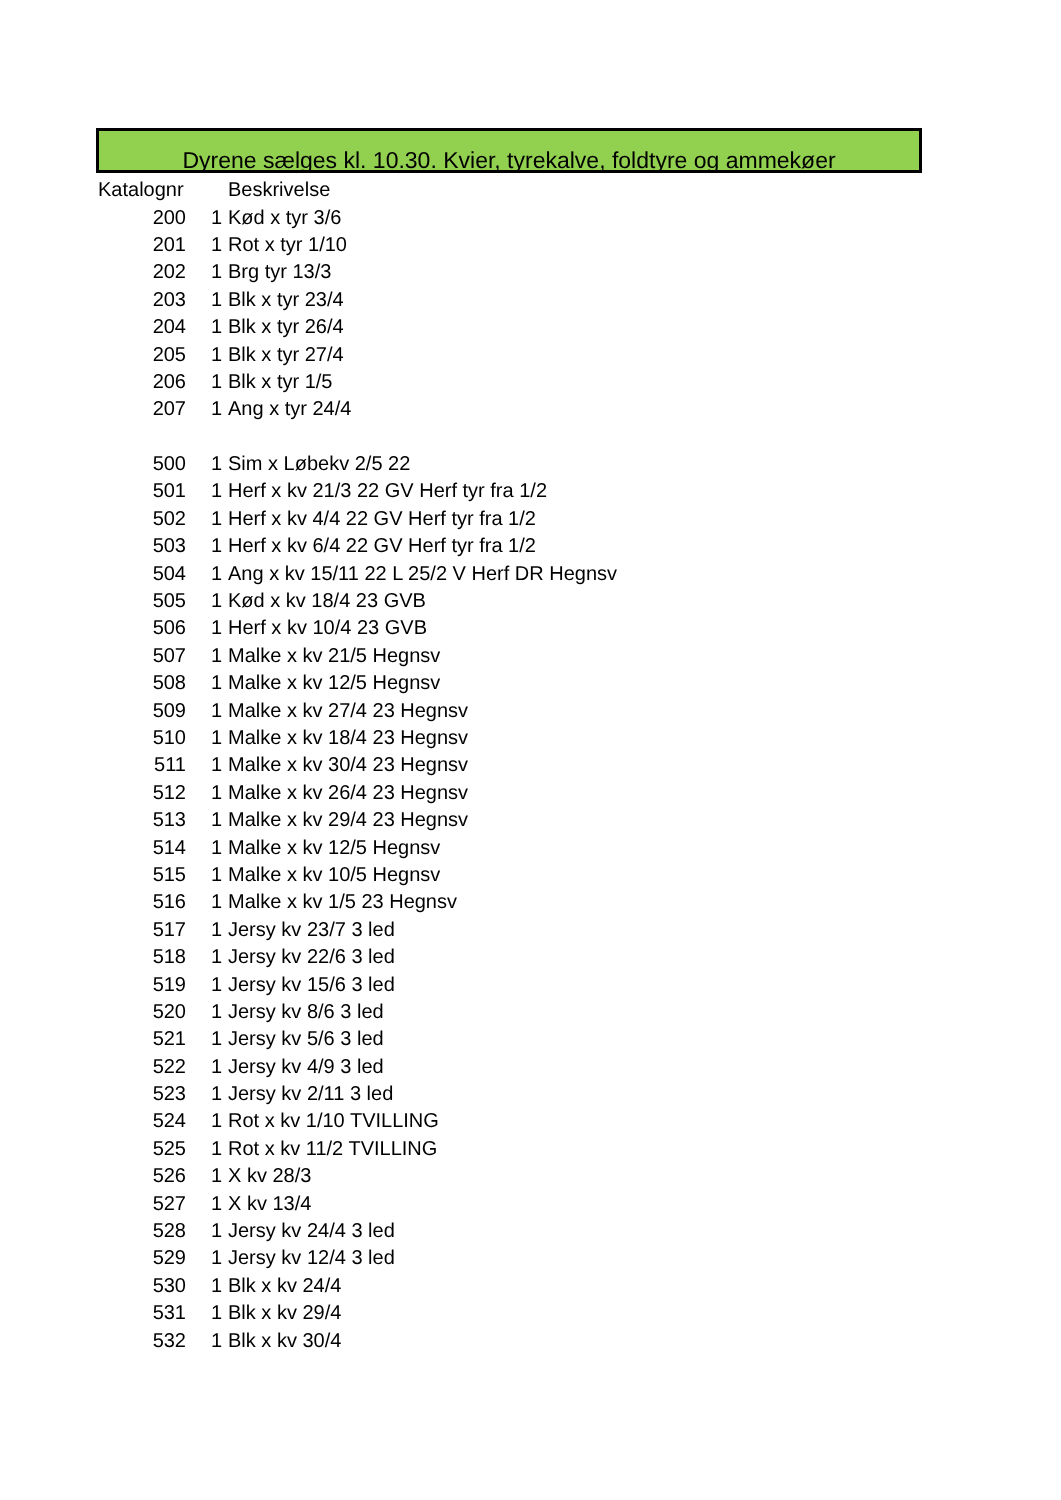Dyrene sælges kl. 10.30. Kvier, tyrekalve, foldtyre og ammekøer
| Katalognr | | Beskrivelse |
| --- | --- | --- |
| 200 | 1 | Kød x tyr 3/6 |
| 201 | 1 | Rot x tyr 1/10 |
| 202 | 1 | Brg tyr 13/3 |
| 203 | 1 | Blk x tyr 23/4 |
| 204 | 1 | Blk x tyr 26/4 |
| 205 | 1 | Blk x tyr 27/4 |
| 206 | 1 | Blk x tyr 1/5 |
| 207 | 1 | Ang x tyr 24/4 |
| 500 | 1 | Sim x Løbekv 2/5 22 |
| 501 | 1 | Herf x kv 21/3 22 GV Herf tyr fra 1/2 |
| 502 | 1 | Herf x kv 4/4 22 GV Herf tyr fra 1/2 |
| 503 | 1 | Herf x kv 6/4 22 GV Herf tyr fra 1/2 |
| 504 | 1 | Ang x kv 15/11 22 L 25/2 V Herf DR Hegnsv |
| 505 | 1 | Kød x kv 18/4 23 GVB |
| 506 | 1 | Herf x kv 10/4 23 GVB |
| 507 | 1 | Malke x kv 21/5 Hegnsv |
| 508 | 1 | Malke x kv 12/5 Hegnsv |
| 509 | 1 | Malke x kv 27/4 23 Hegnsv |
| 510 | 1 | Malke x kv 18/4 23 Hegnsv |
| 511 | 1 | Malke x kv 30/4 23 Hegnsv |
| 512 | 1 | Malke x kv 26/4 23 Hegnsv |
| 513 | 1 | Malke x kv 29/4 23 Hegnsv |
| 514 | 1 | Malke x kv 12/5 Hegnsv |
| 515 | 1 | Malke x kv 10/5 Hegnsv |
| 516 | 1 | Malke x kv 1/5 23 Hegnsv |
| 517 | 1 | Jersy kv 23/7 3 led |
| 518 | 1 | Jersy kv 22/6 3 led |
| 519 | 1 | Jersy kv 15/6 3 led |
| 520 | 1 | Jersy kv 8/6 3 led |
| 521 | 1 | Jersy kv 5/6 3 led |
| 522 | 1 | Jersy kv 4/9 3 led |
| 523 | 1 | Jersy kv 2/11 3 led |
| 524 | 1 | Rot x kv 1/10 TVILLING |
| 525 | 1 | Rot x kv 11/2 TVILLING |
| 526 | 1 | X kv 28/3 |
| 527 | 1 | X kv 13/4 |
| 528 | 1 | Jersy kv 24/4 3 led |
| 529 | 1 | Jersy kv 12/4 3 led |
| 530 | 1 | Blk x kv 24/4 |
| 531 | 1 | Blk x kv 29/4 |
| 532 | 1 | Blk x kv 30/4 |